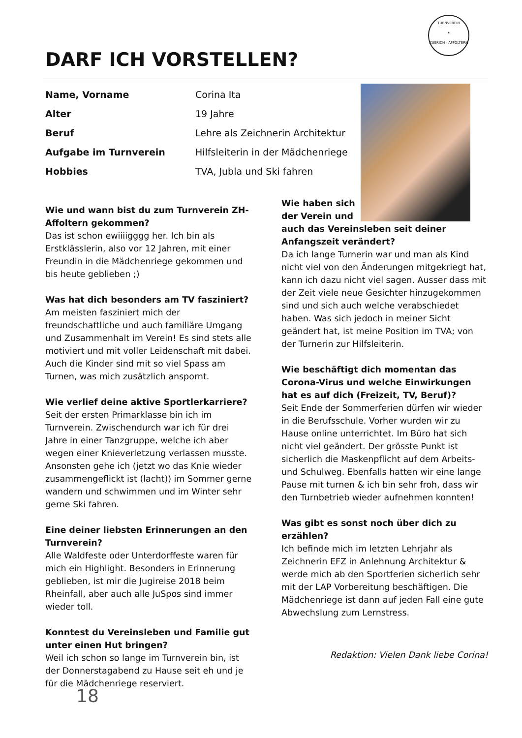TURNVEREIN
✶
ZUERICH - AFFOLTERN
DARF ICH VORSTELLEN?
| Name, Vorname | Corina Ita |
| Alter | 19 Jahre |
| Beruf | Lehre als Zeichnerin Architektur |
| Aufgabe im Turnverein | Hilfsleiterin in der Mädchenriege |
| Hobbies | TVA, Jubla und Ski fahren |
Wie und wann bist du zum Turnverein ZH-Affoltern gekommen?
Das ist schon ewiiiigggg her. Ich bin als Erstklässlerin, also vor 12 Jahren, mit einer Freundin in die Mädchenriege gekommen und bis heute geblieben ;)
Was hat dich besonders am TV fasziniert?
Am meisten fasziniert mich der freundschaftliche und auch familiäre Umgang und Zusammenhalt im Verein! Es sind stets alle motiviert und mit voller Leidenschaft mit dabei. Auch die Kinder sind mit so viel Spass am Turnen, was mich zusätzlich anspornt.
Wie verlief deine aktive Sportlerkarriere?
Seit der ersten Primarklasse bin ich im Turnverein. Zwischendurch war ich für drei Jahre in einer Tanzgruppe, welche ich aber wegen einer Knieverletzung verlassen musste.
Ansonsten gehe ich (jetzt wo das Knie wieder zusammengeflickt ist (lacht)) im Sommer gerne wandern und schwimmen und im Winter sehr gerne Ski fahren.
Eine deiner liebsten Erinnerungen an den Turnverein?
Alle Waldfeste oder Unterdorffeste waren für mich ein Highlight. Besonders in Erinnerung geblieben, ist mir die Jugireise 2018 beim Rheinfall, aber auch alle JuSpos sind immer wieder toll.
Konntest du Vereinsleben und Familie gut unter einen Hut bringen?
Weil ich schon so lange im Turnverein bin, ist der Donnerstagabend zu Hause seit eh und je für die Mädchenriege reserviert.
Wie haben sich
der Verein und
auch das Vereinsleben seit deiner Anfangszeit verändert?
Da ich lange Turnerin war und man als Kind nicht viel von den Änderungen mitgekriegt hat, kann ich dazu nicht viel sagen. Ausser dass mit der Zeit viele neue Gesichter hinzugekommen sind und sich auch welche verabschiedet haben. Was sich jedoch in meiner Sicht geändert hat, ist meine Position im TVA; von der Turnerin zur Hilfsleiterin.
Wie beschäftigt dich momentan das Corona-Virus und welche Einwirkungen hat es auf dich (Freizeit, TV, Beruf)?
Seit Ende der Sommerferien dürfen wir wieder in die Berufsschule. Vorher wurden wir zu Hause online unterrichtet. Im Büro hat sich nicht viel geändert. Der grösste Punkt ist sicherlich die Maskenpflicht auf dem Arbeits- und Schulweg. Ebenfalls hatten wir eine lange Pause mit turnen & ich bin sehr froh, dass wir den Turnbetrieb wieder aufnehmen konnten!
Was gibt es sonst noch über dich zu erzählen?
Ich befinde mich im letzten Lehrjahr als Zeichnerin EFZ in Anlehnung Architektur & werde mich ab den Sportferien sicherlich sehr mit der LAP Vorbereitung beschäftigen. Die Mädchenriege ist dann auf jeden Fall eine gute Abwechslung zum Lernstress.
Redaktion: Vielen Dank liebe Corina!
18